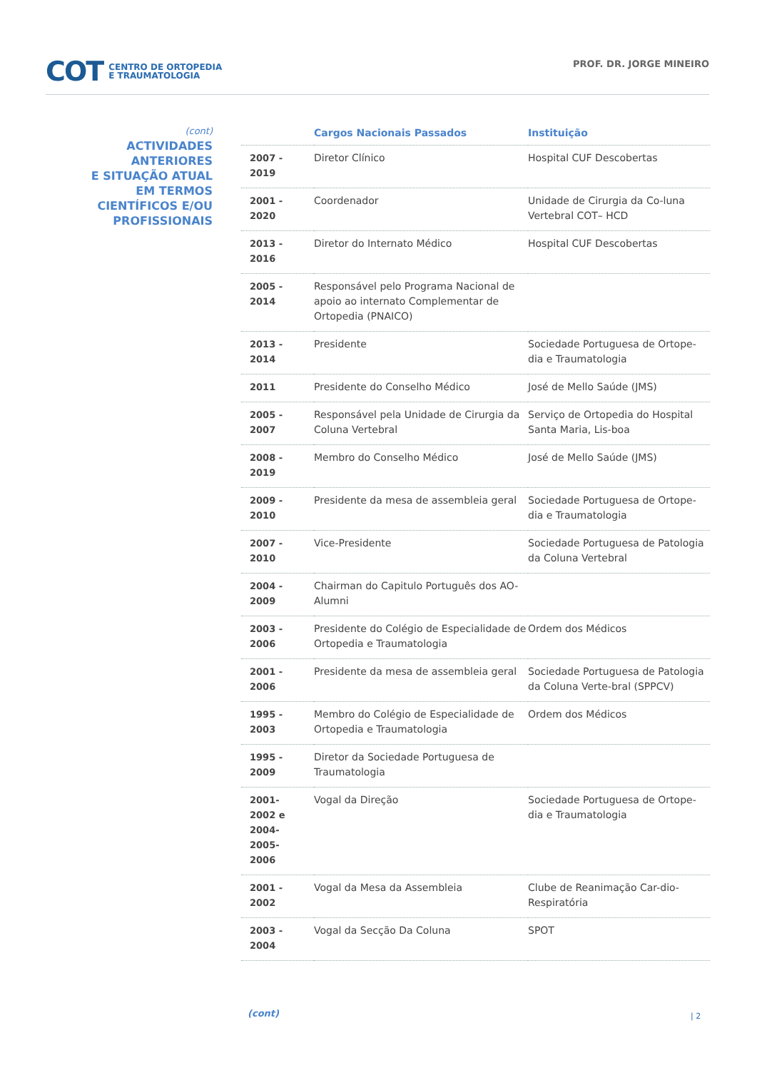COT CENTRO DE ORTOPEDIA
E TRAUMATOLOGIA
PROF. DR. JORGE MINEIRO
(cont)
ACTIVIDADES
ANTERIORES
E SITUAÇÃO ATUAL
EM TERMOS
CIENTÍFICOS E/OU
PROFISSIONAIS
| | Cargos Nacionais Passados | Instituição |
| --- | --- | --- |
| 2007 - 2019 | Diretor Clínico | Hospital CUF Descobertas |
| 2001 - 2020 | Coordenador | Unidade de Cirurgia da Co-luna Vertebral COT– HCD |
| 2013 - 2016 | Diretor do Internato Médico | Hospital CUF Descobertas |
| 2005 - 2014 | Responsável pelo Programa Nacional de apoio ao internato Complementar de Ortopedia (PNAICO) | |
| 2013 - 2014 | Presidente | Sociedade Portuguesa de Ortope-dia e Traumatologia |
| 2011 | Presidente do Conselho Médico | José de Mello Saúde (JMS) |
| 2005 - 2007 | Responsável pela Unidade de Cirurgia da Coluna Vertebral | Serviço de Ortopedia do Hospital Santa Maria, Lis-boa |
| 2008 - 2019 | Membro do Conselho Médico | José de Mello Saúde (JMS) |
| 2009 - 2010 | Presidente da mesa de assembleia geral | Sociedade Portuguesa de Ortope-dia e Traumatologia |
| 2007 - 2010 | Vice-Presidente | Sociedade Portuguesa de Patologia da Coluna Vertebral |
| 2004 - 2009 | Chairman do Capitulo Português dos AO-Alumni | |
| 2003 - 2006 | Presidente do Colégio de Especialidade de Ortopedia e Traumatologia | Ordem dos Médicos |
| 2001 - 2006 | Presidente da mesa de assembleia geral | Sociedade Portuguesa de Patologia da Coluna Verte-bral (SPPCV) |
| 1995 - 2003 | Membro do Colégio de Especialidade de Ortopedia e Traumatologia | Ordem dos Médicos |
| 1995 - 2009 | Diretor da Sociedade Portuguesa de Traumatologia | |
| 2001- 2002 e 2004- 2005- 2006 | Vogal da Direção | Sociedade Portuguesa de Ortope-dia e Traumatologia |
| 2001 - 2002 | Vogal da Mesa da Assembleia | Clube de Reanimação Car-dio-Respiratória |
| 2003 - 2004 | Vogal da Secção Da Coluna | SPOT |
(cont) | 2